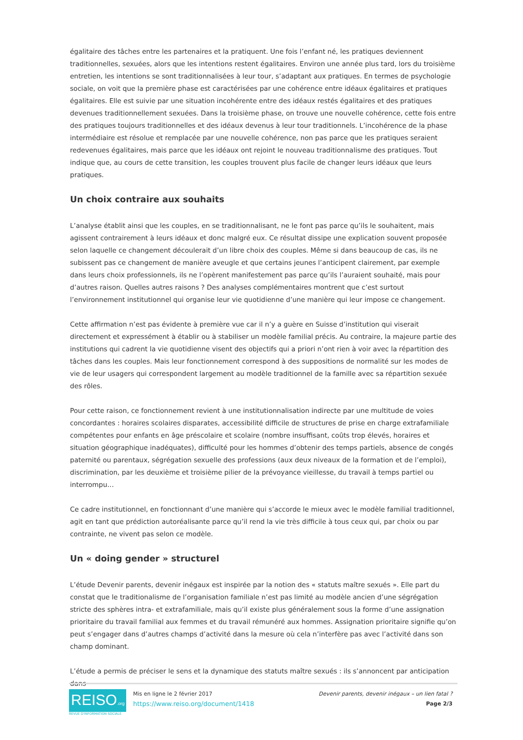égalitaire des tâches entre les partenaires et la pratiquent. Une fois l’enfant né, les pratiques deviennent traditionnelles, sexuées, alors que les intentions restent égalitaires. Environ une année plus tard, lors du troisième entretien, les intentions se sont traditionnalisées à leur tour, s’adaptant aux pratiques. En termes de psychologie sociale, on voit que la première phase est caractérisées par une cohérence entre idéaux égalitaires et pratiques égalitaires. Elle est suivie par une situation incohérente entre des idéaux restés égalitaires et des pratiques devenues traditionnellement sexuées. Dans la troisième phase, on trouve une nouvelle cohérence, cette fois entre des pratiques toujours traditionnelles et des idéaux devenus à leur tour traditionnels. L’incohérence de la phase intermédiaire est résolue et remplacée par une nouvelle cohérence, non pas parce que les pratiques seraient redevenues égalitaires, mais parce que les idéaux ont rejoint le nouveau traditionnalisme des pratiques. Tout indique que, au cours de cette transition, les couples trouvent plus facile de changer leurs idéaux que leurs pratiques.
Un choix contraire aux souhaits
L’analyse établit ainsi que les couples, en se traditionnalisant, ne le font pas parce qu’ils le souhaitent, mais agissent contrairement à leurs idéaux et donc malgré eux. Ce résultat dissipe une explication souvent proposée selon laquelle ce changement découlerait d’un libre choix des couples. Même si dans beaucoup de cas, ils ne subissent pas ce changement de manière aveugle et que certains jeunes l’anticipent clairement, par exemple dans leurs choix professionnels, ils ne l’opèrent manifestement pas parce qu’ils l’auraient souhaité, mais pour d’autres raison. Quelles autres raisons ? Des analyses complémentaires montrent que c’est surtout l’environnement institutionnel qui organise leur vie quotidienne d’une manière qui leur impose ce changement.
Cette affirmation n’est pas évidente à première vue car il n’y a guère en Suisse d’institution qui viserait directement et expressément à établir ou à stabiliser un modèle familial précis. Au contraire, la majeure partie des institutions qui cadrent la vie quotidienne visent des objectifs qui a priori n’ont rien à voir avec la répartition des tâches dans les couples. Mais leur fonctionnement correspond à des suppositions de normalité sur les modes de vie de leur usagers qui correspondent largement au modèle traditionnel de la famille avec sa répartition sexuée des rôles.
Pour cette raison, ce fonctionnement revient à une institutionnalisation indirecte par une multitude de voies concordantes : horaires scolaires disparates, accessibilité difficile de structures de prise en charge extrafamiliale compétentes pour enfants en âge préscolaire et scolaire (nombre insuffisant, coûts trop élevés, horaires et situation géographique inadéquates), difficulté pour les hommes d’obtenir des temps partiels, absence de congés paternité ou parentaux, ségrégation sexuelle des professions (aux deux niveaux de la formation et de l’emploi), discrimination, par les deuxième et troisième pilier de la prévoyance vieillesse, du travail à temps partiel ou interrompu…
Ce cadre institutionnel, en fonctionnant d’une manière qui s’accorde le mieux avec le modèle familial traditionnel, agit en tant que prédiction autoréalisante parce qu’il rend la vie très difficile à tous ceux qui, par choix ou par contrainte, ne vivent pas selon ce modèle.
Un « doing gender » structurel
L’étude Devenir parents, devenir inégaux est inspirée par la notion des « statuts maître sexués ». Elle part du constat que le traditionalisme de l’organisation familiale n’est pas limité au modèle ancien d’une ségrégation stricte des sphères intra- et extrafamiliale, mais qu’il existe plus généralement sous la forme d’une assignation prioritaire du travail familial aux femmes et du travail rémunéré aux hommes. Assignation prioritaire signifie qu’on peut s’engager dans d’autres champs d’activité dans la mesure où cela n’interfère pas avec l’activité dans son champ dominant.
L’étude a permis de préciser le sens et la dynamique des statuts maître sexués : ils s’annoncent par anticipation dans
REISO.org
REVUE D'INFORMATION SOCIALE
Mis en ligne le 2 février 2017
https://www.reiso.org/document/1418
Devenir parents, devenir inégaux – un lien fatal ?
Page 2/3